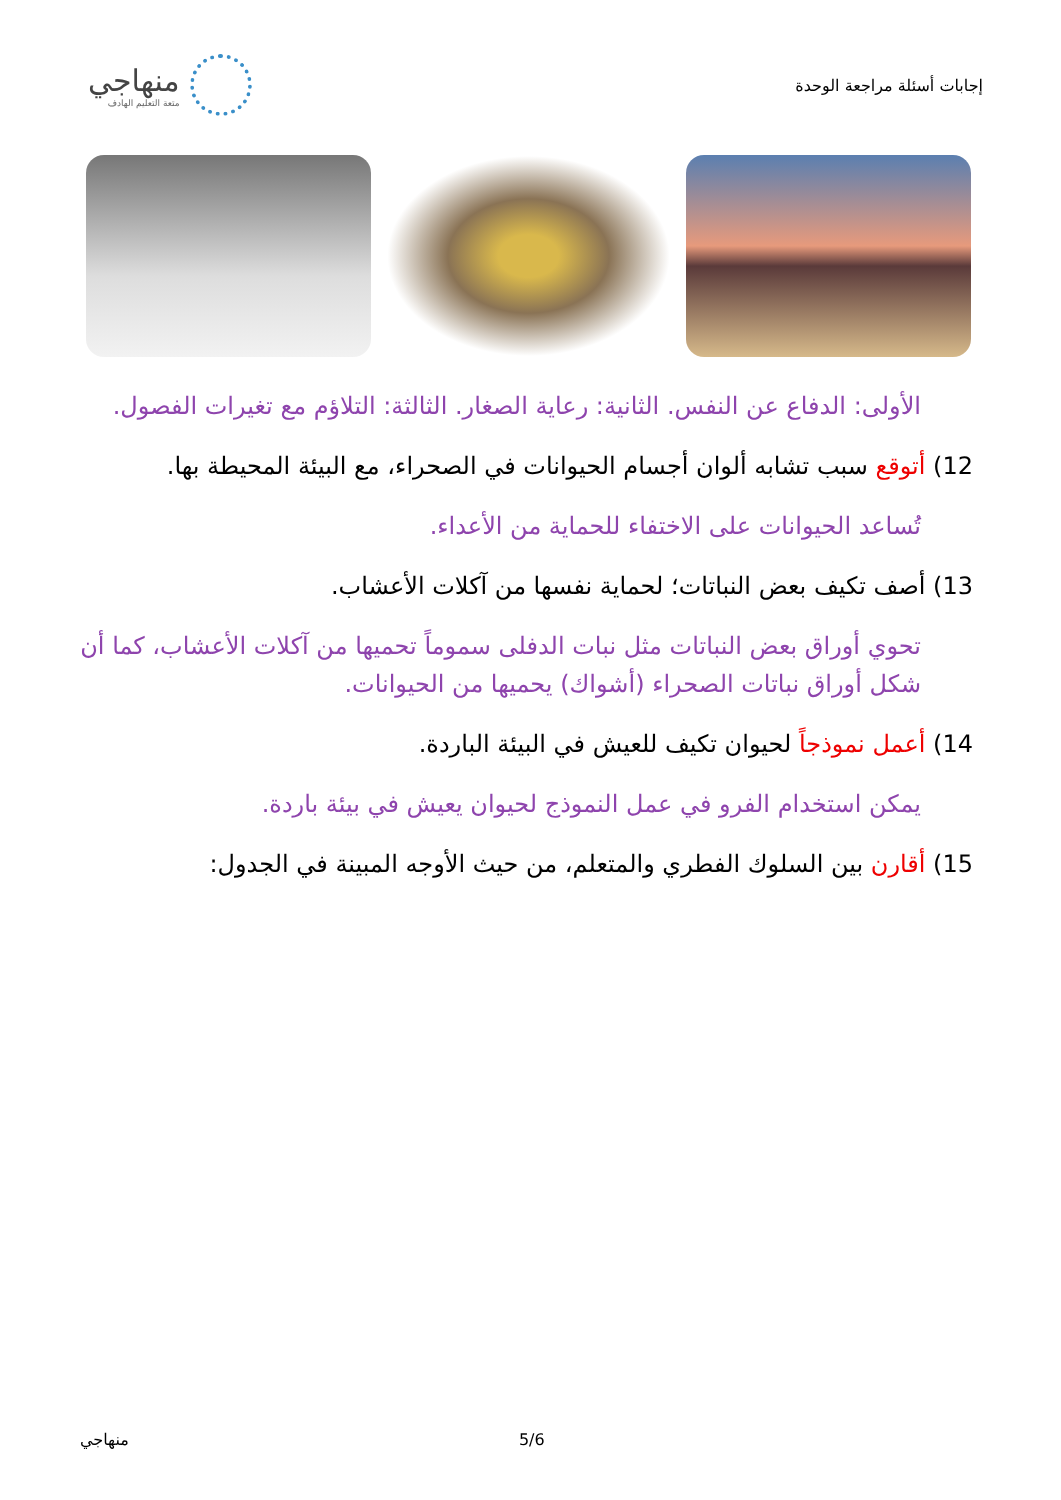منهاجي
متعة التعليم الهادف
إجابات أسئلة مراجعة الوحدة
الأولى: الدفاع عن النفس. الثانية: رعاية الصغار. الثالثة: التلاؤم مع تغيرات الفصول.
12) أتوقع سبب تشابه ألوان أجسام الحيوانات في الصحراء، مع البيئة المحيطة بها.
تُساعد الحيوانات على الاختفاء للحماية من الأعداء.
13) أصف تكيف بعض النباتات؛ لحماية نفسها من آكلات الأعشاب.
تحوي أوراق بعض النباتات مثل نبات الدفلى سموماً تحميها من آكلات الأعشاب، كما أن شكل أوراق نباتات الصحراء (أشواك) يحميها من الحيوانات.
14) أعمل نموذجاً لحيوان تكيف للعيش في البيئة الباردة.
يمكن استخدام الفرو في عمل النموذج لحيوان يعيش في بيئة باردة.
15) أقارن بين السلوك الفطري والمتعلم، من حيث الأوجه المبينة في الجدول:
منهاجي 5/6